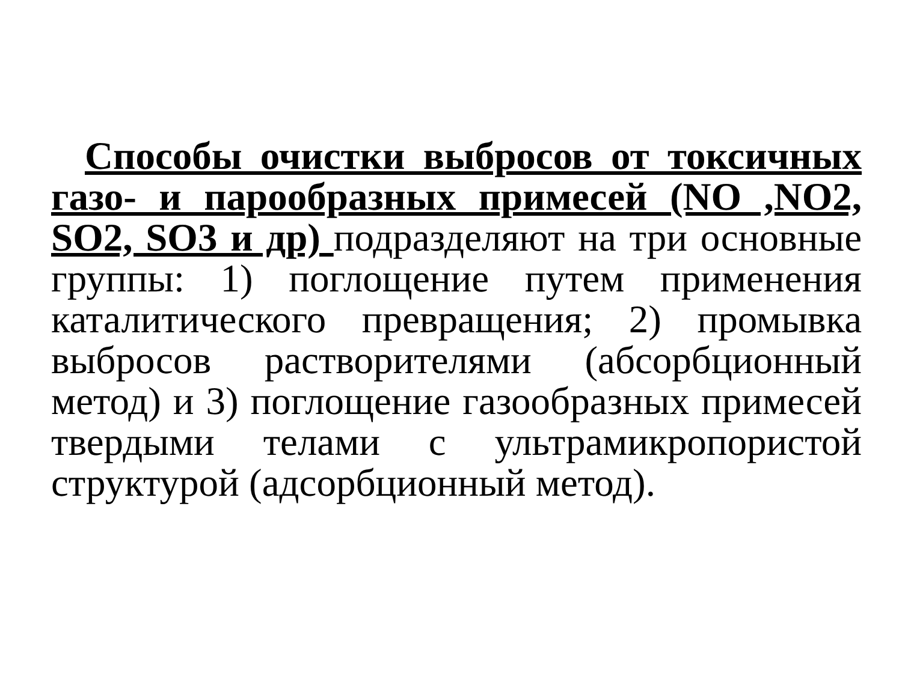Способы очистки выбросов от токсичных газо- и парообразных примесей (NO ,NO2, SO2, SO3 и др) подразделяют на три основные группы: 1) поглощение путем применения каталитического превращения; 2) промывка выбросов растворителями (абсорбционный метод) и 3) поглощение газообразных примесей твердыми телами с ультрамикропористой структурой (адсорбционный метод).